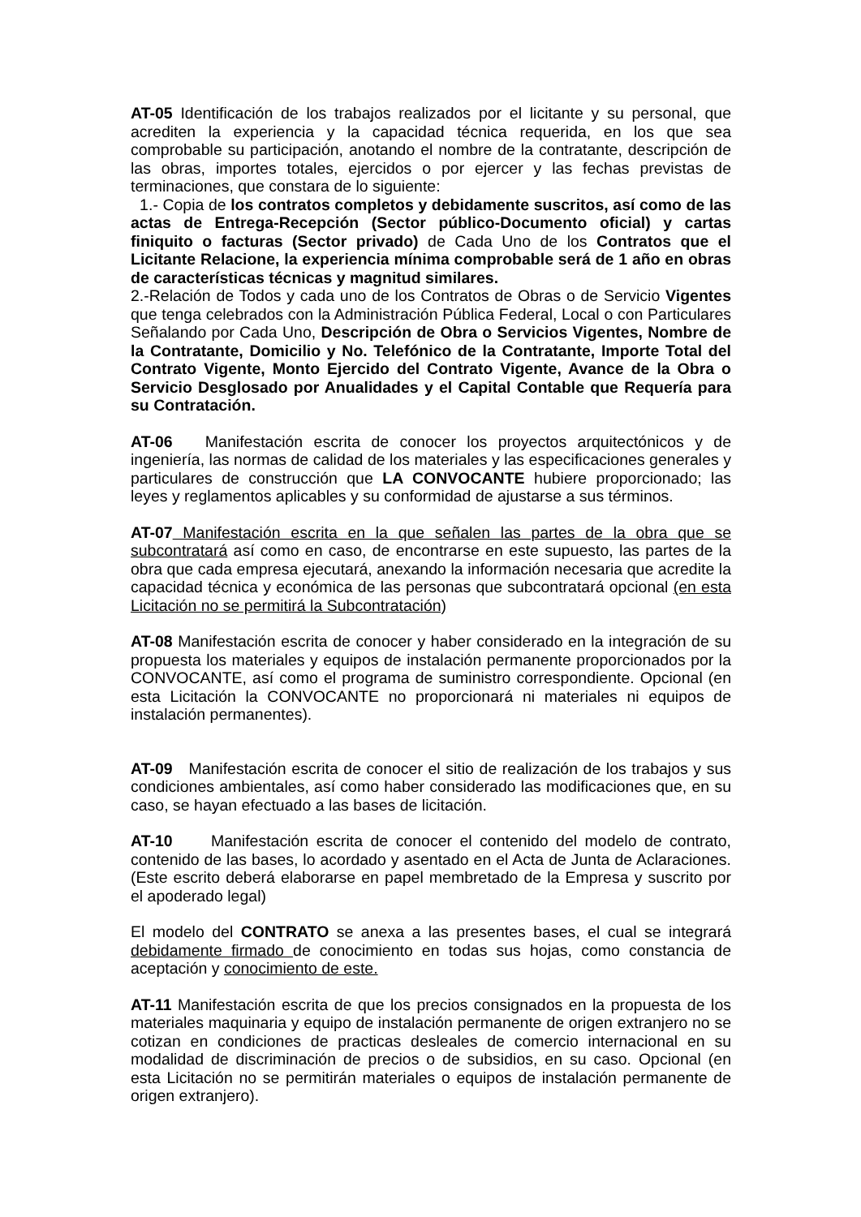AT-05 Identificación de los trabajos realizados por el licitante y su personal, que acrediten la experiencia y la capacidad técnica requerida, en los que sea comprobable su participación, anotando el nombre de la contratante, descripción de las obras, importes totales, ejercidos o por ejercer y las fechas previstas de terminaciones, que constara de lo siguiente:
1.- Copia de los contratos completos y debidamente suscritos, así como de las actas de Entrega-Recepción (Sector público-Documento oficial) y cartas finiquito o facturas (Sector privado) de Cada Uno de los Contratos que el Licitante Relacione, la experiencia mínima comprobable será de 1 año en obras de características técnicas y magnitud similares.
2.-Relación de Todos y cada uno de los Contratos de Obras o de Servicio Vigentes que tenga celebrados con la Administración Pública Federal, Local o con Particulares Señalando por Cada Uno, Descripción de Obra o Servicios Vigentes, Nombre de la Contratante, Domicilio y No. Telefónico de la Contratante, Importe Total del Contrato Vigente, Monto Ejercido del Contrato Vigente, Avance de la Obra o Servicio Desglosado por Anualidades y el Capital Contable que Requería para su Contratación.
AT-06 Manifestación escrita de conocer los proyectos arquitectónicos y de ingeniería, las normas de calidad de los materiales y las especificaciones generales y particulares de construcción que LA CONVOCANTE hubiere proporcionado; las leyes y reglamentos aplicables y su conformidad de ajustarse a sus términos.
AT-07 Manifestación escrita en la que señalen las partes de la obra que se subcontratará así como en caso, de encontrarse en este supuesto, las partes de la obra que cada empresa ejecutará, anexando la información necesaria que acredite la capacidad técnica y económica de las personas que subcontratará opcional (en esta Licitación no se permitirá la Subcontratación)
AT-08 Manifestación escrita de conocer y haber considerado en la integración de su propuesta los materiales y equipos de instalación permanente proporcionados por la CONVOCANTE, así como el programa de suministro correspondiente. Opcional (en esta Licitación la CONVOCANTE no proporcionará ni materiales ni equipos de instalación permanentes).
AT-09 Manifestación escrita de conocer el sitio de realización de los trabajos y sus condiciones ambientales, así como haber considerado las modificaciones que, en su caso, se hayan efectuado a las bases de licitación.
AT-10 Manifestación escrita de conocer el contenido del modelo de contrato, contenido de las bases, lo acordado y asentado en el Acta de Junta de Aclaraciones. (Este escrito deberá elaborarse en papel membretado de la Empresa y suscrito por el apoderado legal)
El modelo del CONTRATO se anexa a las presentes bases, el cual se integrará debidamente firmado de conocimiento en todas sus hojas, como constancia de aceptación y conocimiento de este.
AT-11 Manifestación escrita de que los precios consignados en la propuesta de los materiales maquinaria y equipo de instalación permanente de origen extranjero no se cotizan en condiciones de practicas desleales de comercio internacional en su modalidad de discriminación de precios o de subsidios, en su caso. Opcional (en esta Licitación no se permitirán materiales o equipos de instalación permanente de origen extranjero).